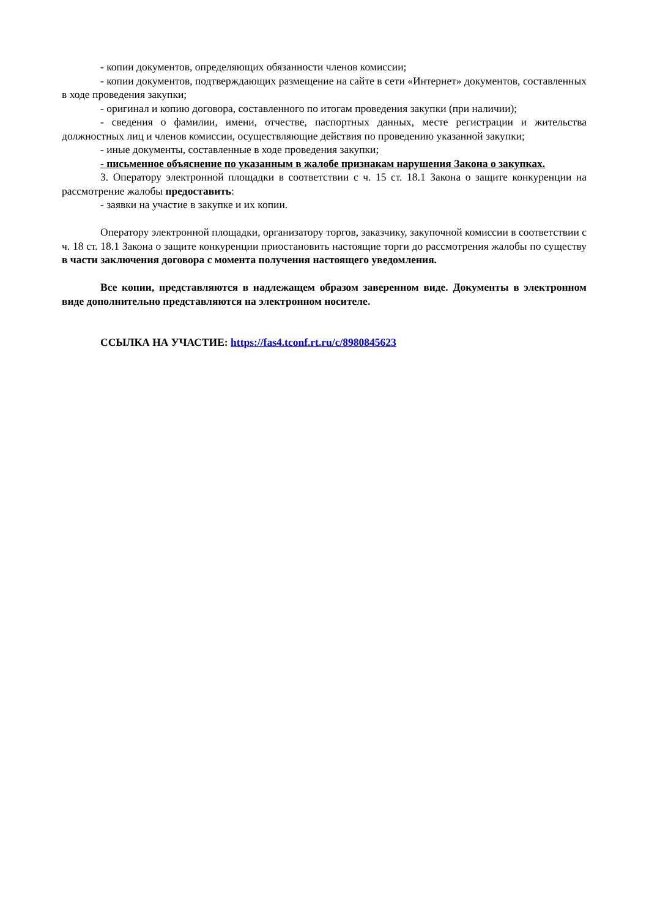- копии документов, определяющих обязанности членов комиссии;
- копии документов, подтверждающих размещение на сайте в сети «Интернет» документов, составленных в ходе проведения закупки;
- оригинал и копию договора, составленного по итогам проведения закупки (при наличии);
- сведения о фамилии, имени, отчестве, паспортных данных, месте регистрации и жительства должностных лиц и членов комиссии, осуществляющие действия по проведению указанной закупки;
- иные документы, составленные в ходе проведения закупки;
- письменное объяснение по указанным в жалобе признакам нарушения Закона о закупках.
3. Оператору электронной площадки в соответствии с ч. 15 ст. 18.1 Закона о защите конкуренции на рассмотрение жалобы предоставить:
- заявки на участие в закупке и их копии.
Оператору электронной площадки, организатору торгов, заказчику, закупочной комиссии в соответствии с ч. 18 ст. 18.1 Закона о защите конкуренции приостановить настоящие торги до рассмотрения жалобы по существу в части заключения договора с момента получения настоящего уведомления.
Все копии, представляются в надлежащем образом заверенном виде. Документы в электронном виде дополнительно представляются на электронном носителе.
ССЫЛКА НА УЧАСТИЕ: https://fas4.tconf.rt.ru/c/8980845623